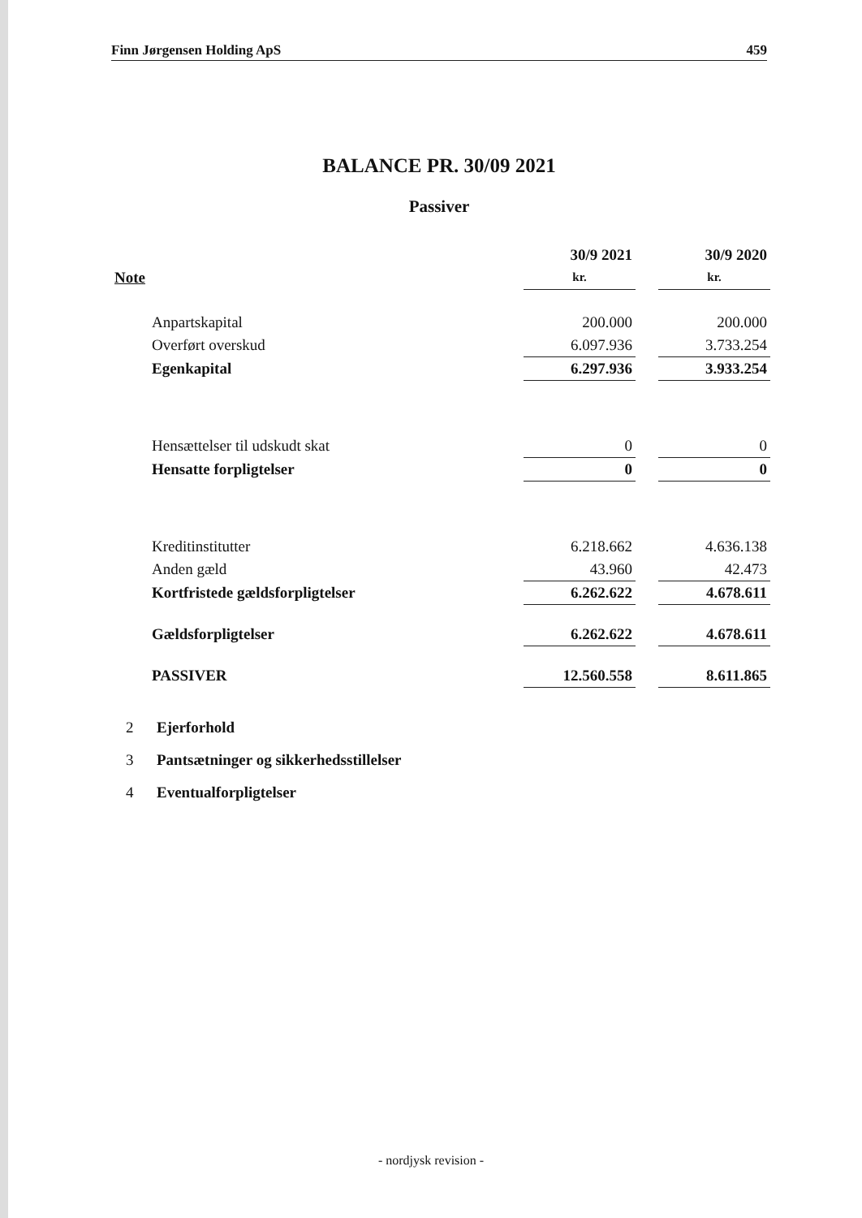Finn Jørgensen Holding ApS 459
BALANCE PR. 30/09 2021
Passiver
| | 30/9 2021 | | 30/9 2020 |
| --- | --- | --- | --- |
| Note | kr. | | kr. |
| Anpartskapital | 200.000 | | 200.000 |
| Overført overskud | 6.097.936 | | 3.733.254 |
| Egenkapital | 6.297.936 | | 3.933.254 |
| Hensættelser til udskudt skat | 0 | | 0 |
| Hensatte forpligtelser | 0 | | 0 |
| Kreditinstitutter | 6.218.662 | | 4.636.138 |
| Anden gæld | 43.960 | | 42.473 |
| Kortfristede gældsforpligtelser | 6.262.622 | | 4.678.611 |
| Gældsforpligtelser | 6.262.622 | | 4.678.611 |
| PASSIVER | 12.560.558 | | 8.611.865 |
2 Ejerforhold
3 Pantsætninger og sikkerhedsstillelser
4 Eventualforpligtelser
- nordjysk revision -